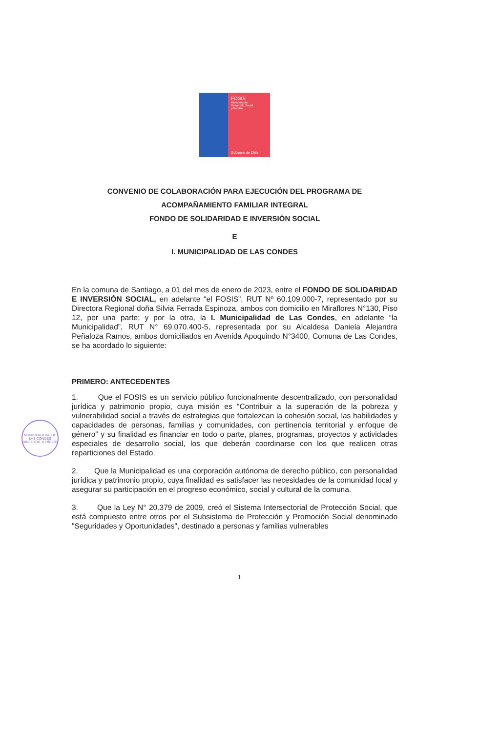FOSIS
Ministerio de
Desarrollo Social
y Familia
Gobierno de Chile
CONVENIO DE COLABORACIÓN PARA EJECUCIÓN DEL PROGRAMA DE
ACOMPAÑAMIENTO FAMILIAR INTEGRAL
FONDO DE SOLIDARIDAD E INVERSIÓN SOCIAL
E
I. MUNICIPALIDAD DE LAS CONDES
En la comuna de Santiago, a 01 del mes de enero de 2023, entre el FONDO DE SOLIDARIDAD E INVERSIÓN SOCIAL, en adelante “el FOSIS”, RUT Nº 60.109.000-7, representado por su Directora Regional doña Silvia Ferrada Espinoza, ambos con domicilio en Miraflores N°130, Piso 12, por una parte; y por la otra, la I. Municipalidad de Las Condes, en adelante “la Municipalidad”, RUT N° 69.070.400-5, representada por su Alcaldesa Daniela Alejandra Peñaloza Ramos, ambos domiciliados en Avenida Apoquindo N°3400, Comuna de Las Condes, se ha acordado lo siguiente:
PRIMERO: ANTECEDENTES
1. Que el FOSIS es un servicio público funcionalmente descentralizado, con personalidad jurídica y patrimonio propio, cuya misión es “Contribuir a la superación de la pobreza y vulnerabilidad social a través de estrategias que fortalezcan la cohesión social, las habilidades y capacidades de personas, familias y comunidades, con pertinencia territorial y enfoque de género” y su finalidad es financiar en todo o parte, planes, programas, proyectos y actividades especiales de desarrollo social, los que deberán coordinarse con los que realicen otras reparticiones del Estado.
2. Que la Municipalidad es una corporación autónoma de derecho público, con personalidad jurídica y patrimonio propio, cuya finalidad es satisfacer las necesidades de la comunidad local y asegurar su participación en el progreso económico, social y cultural de la comuna.
3. Que la Ley N° 20.379 de 2009, creó el Sistema Intersectorial de Protección Social, que está compuesto entre otros por el Subsistema de Protección y Promoción Social denominado "Seguridades y Oportunidades", destinado a personas y familias vulnerables
MUNICIPALIDAD DE LAS CONDES
DIRECTOR JURÍDICO
1